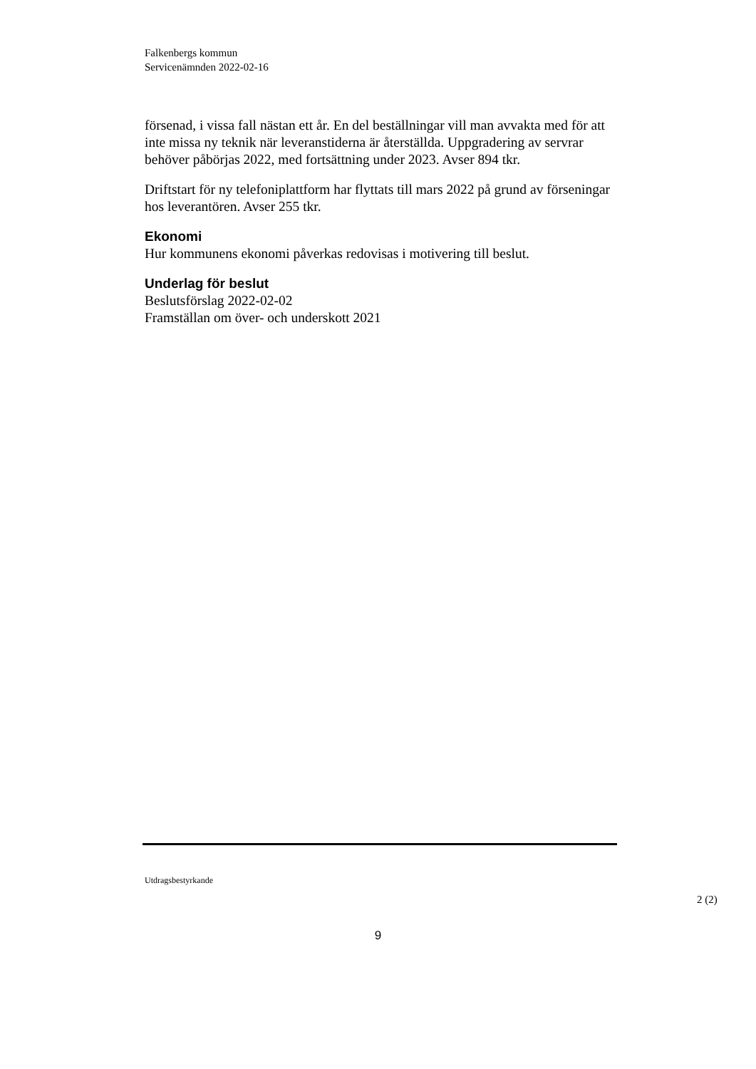Falkenbergs kommun
Servicenämnden 2022-02-16
försenad, i vissa fall nästan ett år. En del beställningar vill man avvakta med för att inte missa ny teknik när leveranstiderna är återställda. Uppgradering av servrar behöver påbörjas 2022, med fortsättning under 2023. Avser 894 tkr.
Driftstart för ny telefoniplattform har flyttats till mars 2022 på grund av förseningar hos leverantören. Avser 255 tkr.
Ekonomi
Hur kommunens ekonomi påverkas redovisas i motivering till beslut.
Underlag för beslut
Beslutsförslag 2022-02-02
Framställan om över- och underskott 2021
Utdragsbestyrkande
2 (2)
9